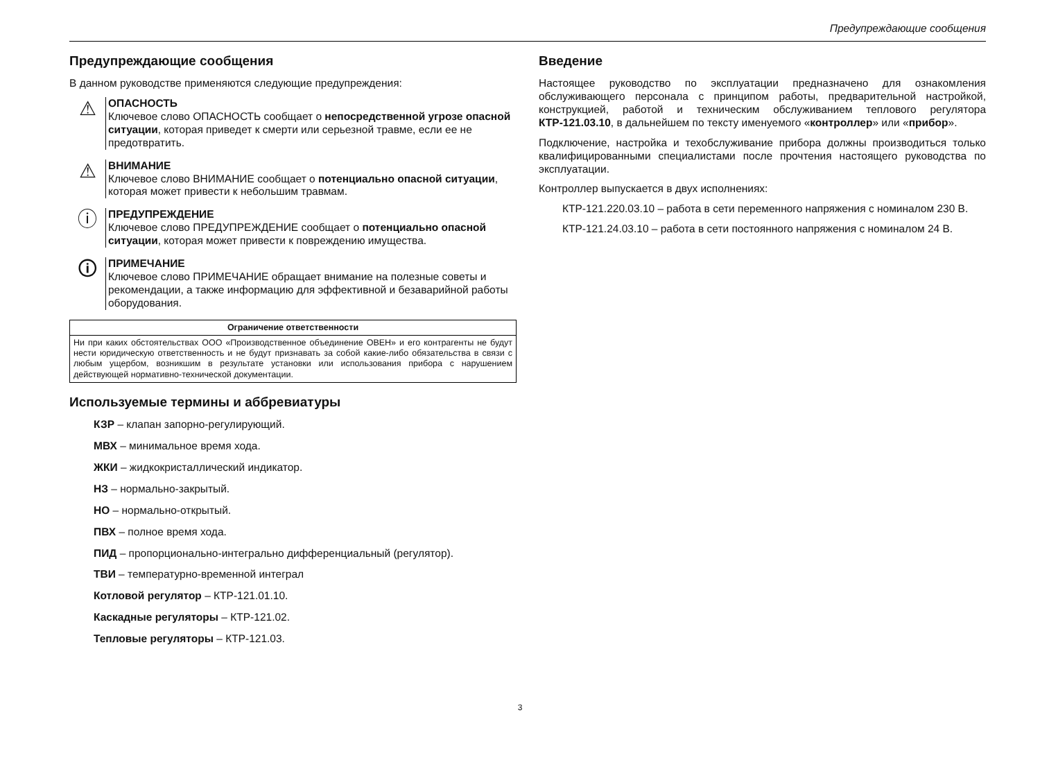Предупреждающие сообщения
Предупреждающие сообщения
В данном руководстве применяются следующие предупреждения:
⚠
ОПАСНОСТЬ
Ключевое слово ОПАСНОСТЬ сообщает о непосредственной угрозе опасной ситуации, которая приведет к смерти или серьезной травме, если ее не предотвратить.
⚠
ВНИМАНИЕ
Ключевое слово ВНИМАНИЕ сообщает о потенциально опасной ситуации, которая может привести к небольшим травмам.
ⓘ
ПРЕДУПРЕЖДЕНИЕ
Ключевое слово ПРЕДУПРЕЖДЕНИЕ сообщает о потенциально опасной ситуации, которая может привести к повреждению имущества.
🛈
ПРИМЕЧАНИЕ
Ключевое слово ПРИМЕЧАНИЕ обращает внимание на полезные советы и рекомендации, а также информацию для эффективной и безаварийной работы оборудования.
| Ограничение ответственности |
| --- |
| Ни при каких обстоятельствах ООО «Производственное объединение ОВЕН» и его контрагенты не будут нести юридическую ответственность и не будут признавать за собой какие-либо обязательства в связи с любым ущербом, возникшим в результате установки или использования прибора с нарушением действующей нормативно-технической документации. |
Используемые термины и аббревиатуры
КЗР – клапан запорно-регулирующий.
МВХ – минимальное время хода.
ЖКИ – жидкокристаллический индикатор.
НЗ – нормально-закрытый.
НО – нормально-открытый.
ПВХ – полное время хода.
ПИД – пропорционально-интегрально дифференциальный (регулятор).
ТВИ – температурно-временной интеграл
Котловой регулятор – КТР-121.01.10.
Каскадные регуляторы – КТР-121.02.
Тепловые регуляторы – КТР-121.03.
Введение
Настоящее руководство по эксплуатации предназначено для ознакомления обслуживающего персонала с принципом работы, предварительной настройкой, конструкцией, работой и техническим обслуживанием теплового регулятора КТР-121.03.10, в дальнейшем по тексту именуемого «контроллер» или «прибор».
Подключение, настройка и техобслуживание прибора должны производиться только квалифицированными специалистами после прочтения настоящего руководства по эксплуатации.
Контроллер выпускается в двух исполнениях:
КТР-121.220.03.10 – работа в сети переменного напряжения с номиналом 230 В.
КТР-121.24.03.10 – работа в сети постоянного напряжения с номиналом 24 В.
3